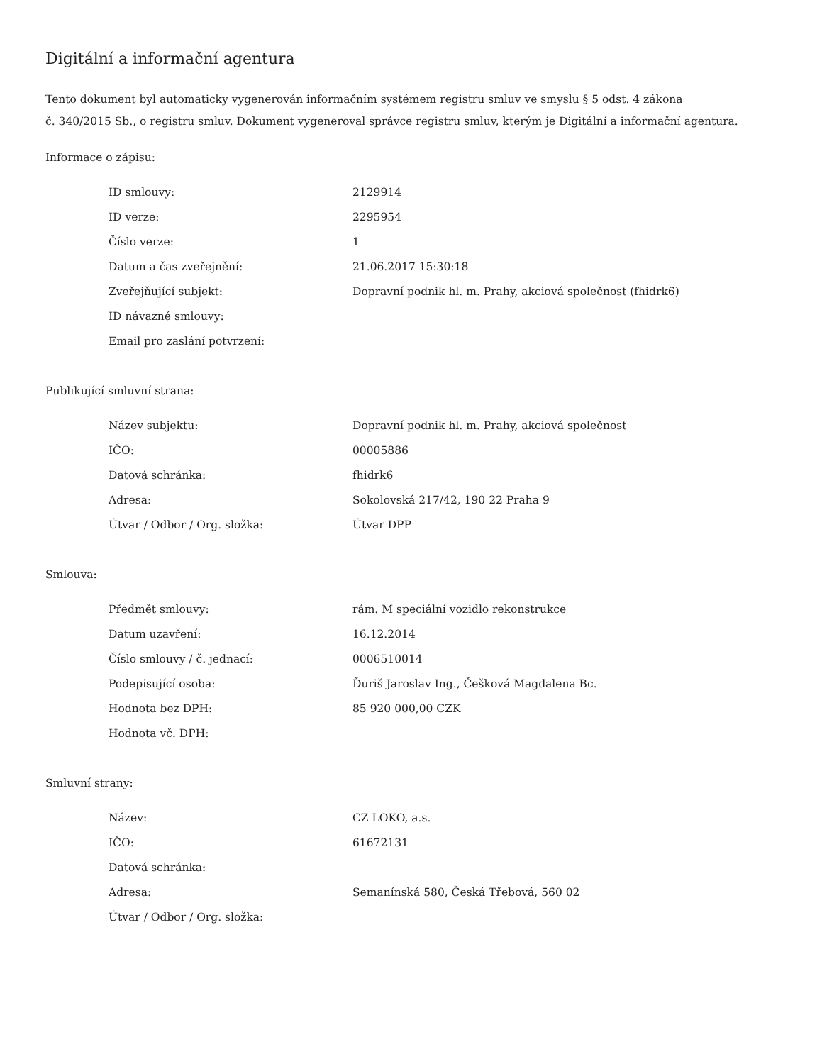Digitální a informační agentura
Tento dokument byl automaticky vygenerován informačním systémem registru smluv ve smyslu § 5 odst. 4 zákona
č. 340/2015 Sb., o registru smluv. Dokument vygeneroval správce registru smluv, kterým je Digitální a informační agentura.
Informace o zápisu:
| ID smlouvy: | 2129914 |
| ID verze: | 2295954 |
| Číslo verze: | 1 |
| Datum a čas zveřejnění: | 21.06.2017 15:30:18 |
| Zveřejňující subjekt: | Dopravní podnik hl. m. Prahy, akciová společnost (fhidrk6) |
| ID návazné smlouvy: | |
| Email pro zaslání potvrzení: | |
Publikující smluvní strana:
| Název subjektu: | Dopravní podnik hl. m. Prahy, akciová společnost |
| IČO: | 00005886 |
| Datová schránka: | fhidrk6 |
| Adresa: | Sokolovská 217/42, 190 22 Praha 9 |
| Útvar / Odbor / Org. složka: | Útvar DPP |
Smlouva:
| Předmět smlouvy: | rám. M speciální vozidlo rekonstrukce |
| Datum uzavření: | 16.12.2014 |
| Číslo smlouvy / č. jednací: | 0006510014 |
| Podepisující osoba: | Ďuriš Jaroslav Ing., Češková Magdalena Bc. |
| Hodnota bez DPH: | 85 920 000,00 CZK |
| Hodnota vč. DPH: | |
Smluvní strany:
| Název: | CZ LOKO, a.s. |
| IČO: | 61672131 |
| Datová schránka: | |
| Adresa: | Semanínská 580, Česká Třebová, 560 02 |
| Útvar / Odbor / Org. složka: | |